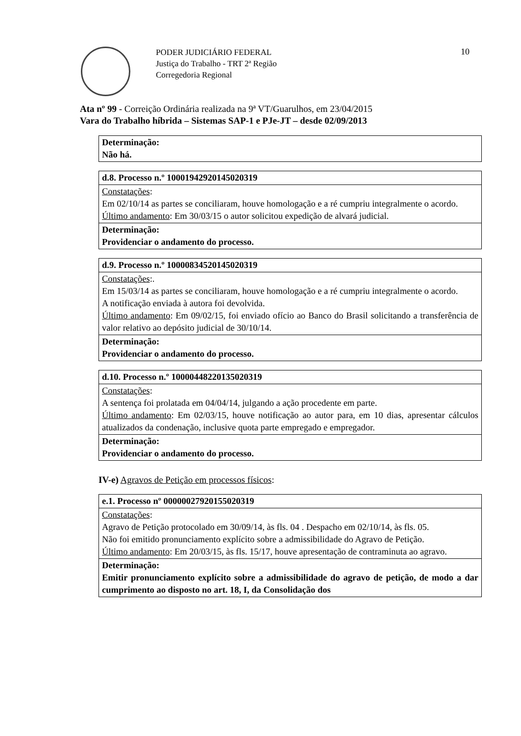10
PODER JUDICIÁRIO FEDERAL
Justiça do Trabalho - TRT 2ª Região
Corregedoria Regional
Ata nº 99 - Correição Ordinária realizada na 9ª VT/Guarulhos, em 23/04/2015
Vara do Trabalho híbrida – Sistemas SAP-1 e PJe-JT – desde 02/09/2013
| Determinação: Não há. |
| d.8. Processo n.º 10001942920145020319 |
| Constatações : Em 02/10/14 as partes se conciliaram, houve homologação e a ré cumpriu integralmente o acordo. Último andamento : Em 30/03/15 o autor solicitou expedição de alvará judicial. |
| Determinação: Providenciar o andamento do processo. |
| d.9. Processo n.º 10000834520145020319 |
| Constatações :. Em 15/03/14 as partes se conciliaram, houve homologação e a ré cumpriu integralmente o acordo. A notificação enviada à autora foi devolvida. Último andamento : Em 09/02/15, foi enviado ofício ao Banco do Brasil solicitando a transferência de valor relativo ao depósito judicial de 30/10/14. |
| Determinação: Providenciar o andamento do processo. |
| d.10. Processo n.º 10000448220135020319 |
| Constatações : A sentença foi prolatada em 04/04/14, julgando a ação procedente em parte. Último andamento : Em 02/03/15, houve notificação ao autor para, em 10 dias, apresentar cálculos atualizados da condenação, inclusive quota parte empregado e empregador. |
| Determinação: Providenciar o andamento do processo. |
IV-e) Agravos de Petição em processos físicos:
| e.1. Processo nº 00000027920155020319 |
| Constatações : Agravo de Petição protocolado em 30/09/14, às fls. 04 . Despacho em 02/10/14, às fls. 05. Não foi emitido pronunciamento explícito sobre a admissibilidade do Agravo de Petição. Último andamento : Em 20/03/15, às fls. 15/17, houve apresentação de contraminuta ao agravo. |
| Determinação: Emitir pronunciamento explícito sobre a admissibilidade do agravo de petição, de modo a dar cumprimento ao disposto no art. 18, I, da Consolidação dos |